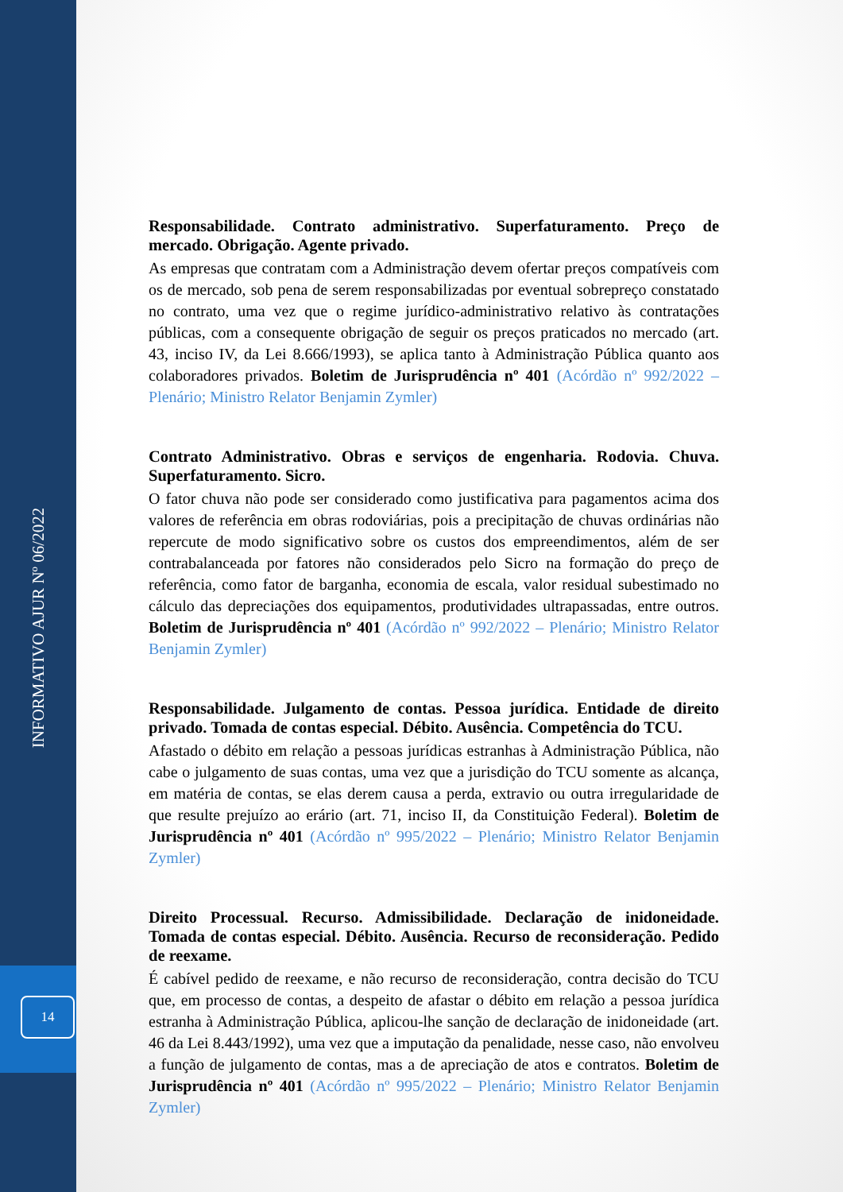INFORMATIVO AJUR Nº 06/2022
14
Responsabilidade. Contrato administrativo. Superfaturamento. Preço de mercado. Obrigação. Agente privado.
As empresas que contratam com a Administração devem ofertar preços compatíveis com os de mercado, sob pena de serem responsabilizadas por eventual sobrepreço constatado no contrato, uma vez que o regime jurídico-administrativo relativo às contratações públicas, com a consequente obrigação de seguir os preços praticados no mercado (art. 43, inciso IV, da Lei 8.666/1993), se aplica tanto à Administração Pública quanto aos colaboradores privados. Boletim de Jurisprudência nº 401 (Acórdão nº 992/2022 – Plenário; Ministro Relator Benjamin Zymler)
Contrato Administrativo. Obras e serviços de engenharia. Rodovia. Chuva. Superfaturamento. Sicro.
O fator chuva não pode ser considerado como justificativa para pagamentos acima dos valores de referência em obras rodoviárias, pois a precipitação de chuvas ordinárias não repercute de modo significativo sobre os custos dos empreendimentos, além de ser contrabalanceada por fatores não considerados pelo Sicro na formação do preço de referência, como fator de barganha, economia de escala, valor residual subestimado no cálculo das depreciações dos equipamentos, produtividades ultrapassadas, entre outros. Boletim de Jurisprudência nº 401 (Acórdão nº 992/2022 – Plenário; Ministro Relator Benjamin Zymler)
Responsabilidade. Julgamento de contas. Pessoa jurídica. Entidade de direito privado. Tomada de contas especial. Débito. Ausência. Competência do TCU.
Afastado o débito em relação a pessoas jurídicas estranhas à Administração Pública, não cabe o julgamento de suas contas, uma vez que a jurisdição do TCU somente as alcança, em matéria de contas, se elas derem causa a perda, extravio ou outra irregularidade de que resulte prejuízo ao erário (art. 71, inciso II, da Constituição Federal). Boletim de Jurisprudência nº 401 (Acórdão nº 995/2022 – Plenário; Ministro Relator Benjamin Zymler)
Direito Processual. Recurso. Admissibilidade. Declaração de inidoneidade. Tomada de contas especial. Débito. Ausência. Recurso de reconsideração. Pedido de reexame.
É cabível pedido de reexame, e não recurso de reconsideração, contra decisão do TCU que, em processo de contas, a despeito de afastar o débito em relação a pessoa jurídica estranha à Administração Pública, aplicou-lhe sanção de declaração de inidoneidade (art. 46 da Lei 8.443/1992), uma vez que a imputação da penalidade, nesse caso, não envolveu a função de julgamento de contas, mas a de apreciação de atos e contratos. Boletim de Jurisprudência nº 401 (Acórdão nº 995/2022 – Plenário; Ministro Relator Benjamin Zymler)